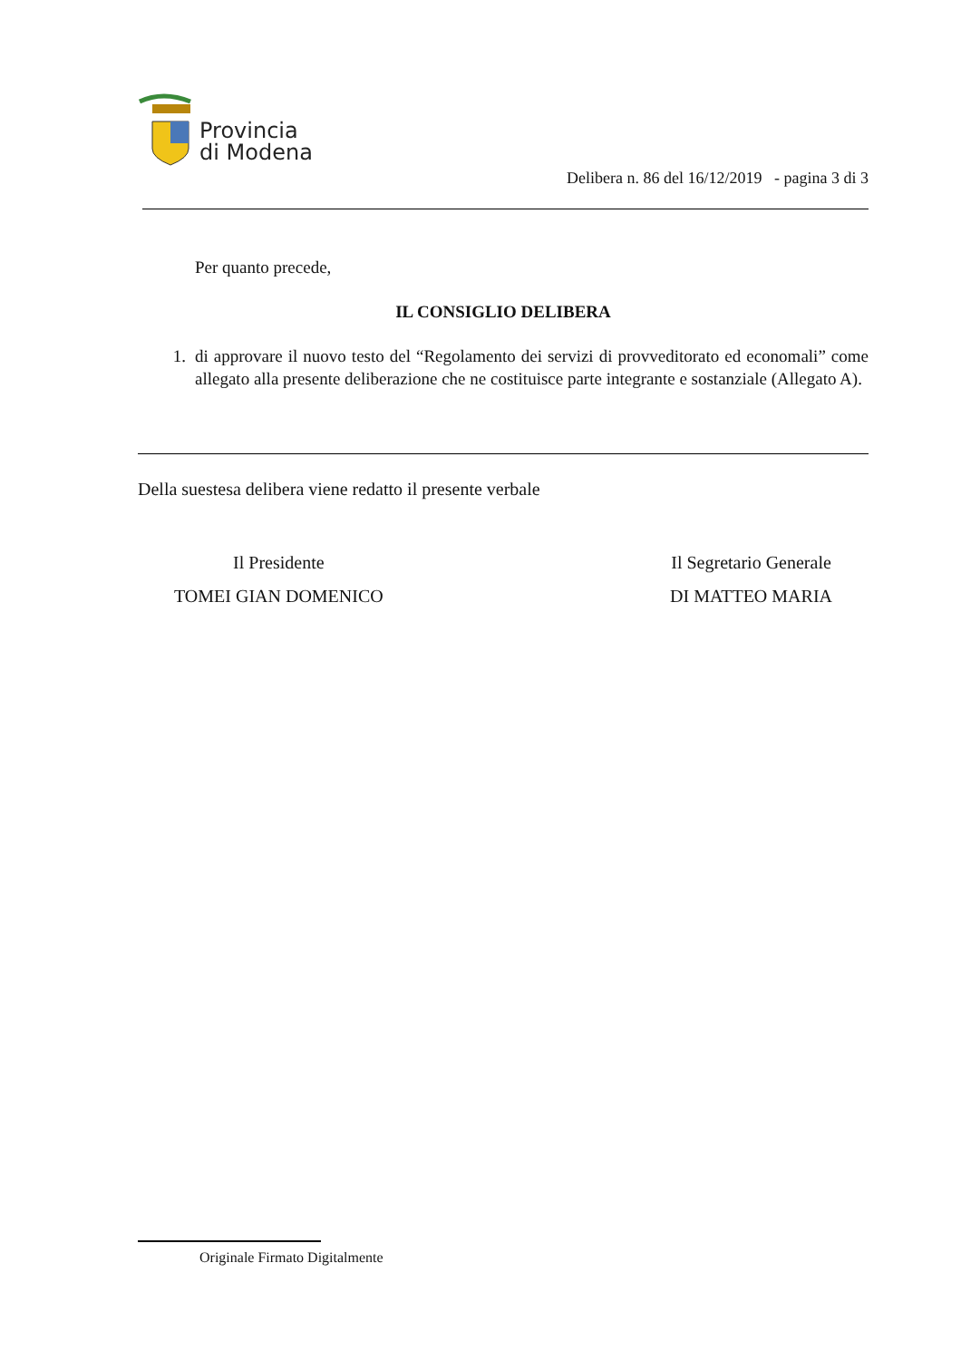Provincia
di Modena
Delibera n. 86 del 16/12/2019 - pagina 3 di 3
Per quanto precede,
IL CONSIGLIO DELIBERA
1. di approvare il nuovo testo del “Regolamento dei servizi di provveditorato ed economali” come allegato alla presente deliberazione che ne costituisce parte integrante e sostanziale (Allegato A).
Della suestesa delibera viene redatto il presente verbale
Il Presidente
TOMEI GIAN DOMENICO
Il Segretario Generale
DI MATTEO MARIA
Originale Firmato Digitalmente